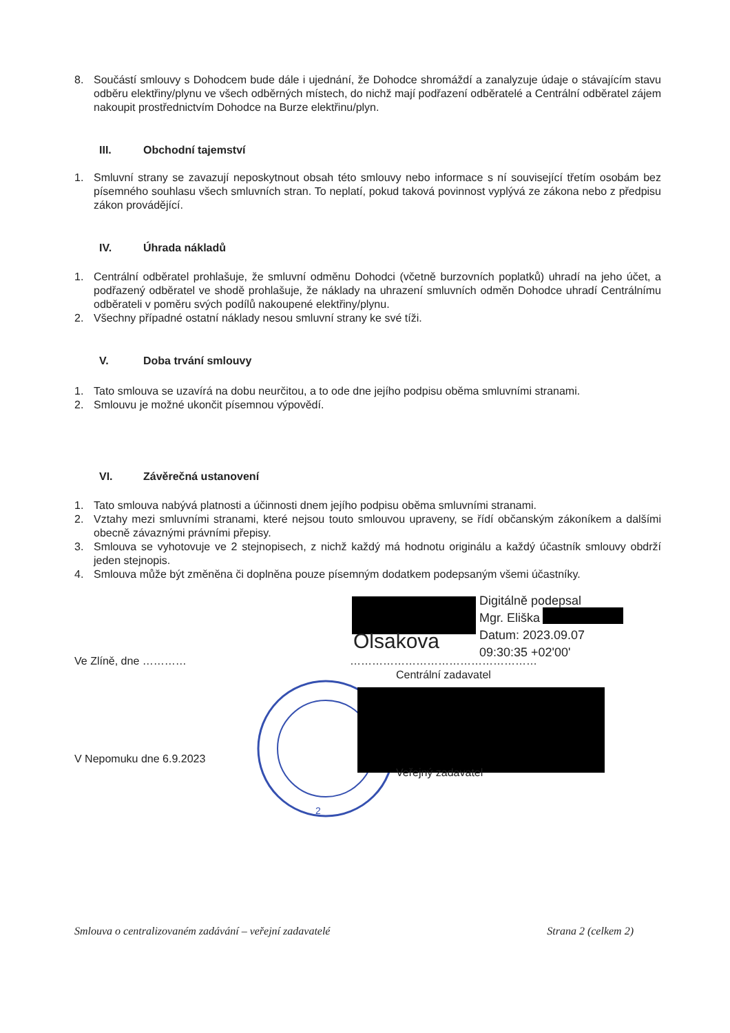8. Součástí smlouvy s Dohodcem bude dále i ujednání, že Dohodce shromáždí a zanalyzuje údaje o stávajícím stavu odběru elektřiny/plynu ve všech odběrných místech, do nichž mají podřazení odběratelé a Centrální odběratel zájem nakoupit prostřednictvím Dohodce na Burze elektřinu/plyn.
III. Obchodní tajemství
1. Smluvní strany se zavazují neposkytnout obsah této smlouvy nebo informace s ní související třetím osobám bez písemného souhlasu všech smluvních stran. To neplatí, pokud taková povinnost vyplývá ze zákona nebo z předpisu zákon provádějící.
IV. Úhrada nákladů
1. Centrální odběratel prohlašuje, že smluvní odměnu Dohodci (včetně burzovních poplatků) uhradí na jeho účet, a podřazený odběratel ve shodě prohlašuje, že náklady na uhrazení smluvních odměn Dohodce uhradí Centrálnímu odběrateli v poměru svých podílů nakoupené elektřiny/plynu.
2. Všechny případné ostatní náklady nesou smluvní strany ke své tíži.
V. Doba trvání smlouvy
1. Tato smlouva se uzavírá na dobu neurčitou, a to ode dne jejího podpisu oběma smluvními stranami.
2. Smlouvu je možné ukončit písemnou výpovědí.
VI. Závěrečná ustanovení
1. Tato smlouva nabývá platnosti a účinnosti dnem jejího podpisu oběma smluvními stranami.
2. Vztahy mezi smluvními stranami, které nejsou touto smlouvou upraveny, se řídí občanským zákoníkem a dalšími obecně závaznými právními přepisy.
3. Smlouva se vyhotovuje ve 2 stejnopisech, z nichž každý má hodnotu originálu a každý účastník smlouvy obdrží jeden stejnopis.
4. Smlouva může být změněna či doplněna pouze písemným dodatkem podepsaným všemi účastníky.
Olsakova
Digitálně podepsal
Mgr. Eliška
Datum: 2023.09.07
09:30:35 +02'00'
Ve Zlíně, dne ………… ……………………………………………
Centrální zadavatel
2
V Nepomuku dne 6.9.2023
Veřejný zadavatel
Smlouva o centralizovaném zadávání – veřejní zadavatelé Strana 2 (celkem 2)